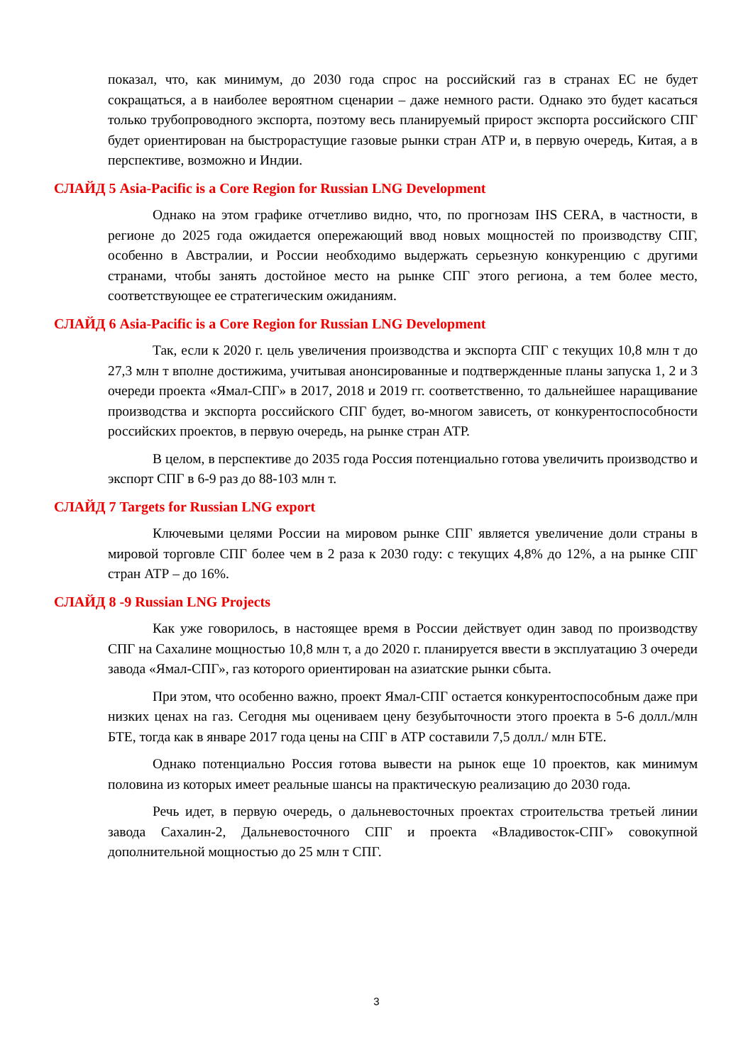показал, что, как минимум, до 2030 года спрос на российский газ в странах ЕС не будет сокращаться, а в наиболее вероятном сценарии – даже немного расти. Однако это будет касаться только трубопроводного экспорта, поэтому весь планируемый прирост экспорта российского СПГ будет ориентирован на быстрорастущие газовые рынки стран АТР и, в первую очередь, Китая, а в перспективе, возможно и Индии.
СЛАЙД 5 Asia-Pacific is a Core Region for Russian LNG Development
Однако на этом графике отчетливо видно, что, по прогнозам IHS CERA, в частности, в регионе до 2025 года ожидается опережающий ввод новых мощностей по производству СПГ, особенно в Австралии, и России необходимо выдержать серьезную конкуренцию с другими странами, чтобы занять достойное место на рынке СПГ этого региона, а тем более место, соответствующее ее стратегическим ожиданиям.
СЛАЙД 6 Asia-Pacific is a Core Region for Russian LNG Development
Так, если к 2020 г. цель увеличения производства и экспорта СПГ с текущих 10,8 млн т до 27,3 млн т вполне достижима, учитывая анонсированные и подтвержденные планы запуска 1, 2 и 3 очереди проекта «Ямал-СПГ» в 2017, 2018 и 2019 гг. соответственно, то дальнейшее наращивание производства и экспорта российского СПГ будет, во-многом зависеть, от конкурентоспособности российских проектов, в первую очередь, на рынке стран АТР.
В целом, в перспективе до 2035 года Россия потенциально готова увеличить производство и экспорт СПГ в 6-9 раз до 88-103 млн т.
СЛАЙД 7 Targets for Russian LNG export
Ключевыми целями России на мировом рынке СПГ является увеличение доли страны в мировой торговле СПГ более чем в 2 раза к 2030 году: с текущих 4,8% до 12%, а на рынке СПГ стран АТР – до 16%.
СЛАЙД 8 -9 Russian LNG Projects
Как уже говорилось, в настоящее время в России действует один завод по производству СПГ на Сахалине мощностью 10,8 млн т, а до 2020 г. планируется ввести в эксплуатацию 3 очереди завода «Ямал-СПГ», газ которого ориентирован на азиатские рынки сбыта.
При этом, что особенно важно, проект Ямал-СПГ остается конкурентоспособным даже при низких ценах на газ. Сегодня мы оцениваем цену безубыточности этого проекта в 5-6 долл./млн БТЕ, тогда как в январе 2017 года цены на СПГ в АТР составили 7,5 долл./ млн БТЕ.
Однако потенциально Россия готова вывести на рынок еще 10 проектов, как минимум половина из которых имеет реальные шансы на практическую реализацию до 2030 года.
Речь идет, в первую очередь, о дальневосточных проектах строительства третьей линии завода Сахалин-2, Дальневосточного СПГ и проекта «Владивосток-СПГ» совокупной дополнительной мощностью до 25 млн т СПГ.
3